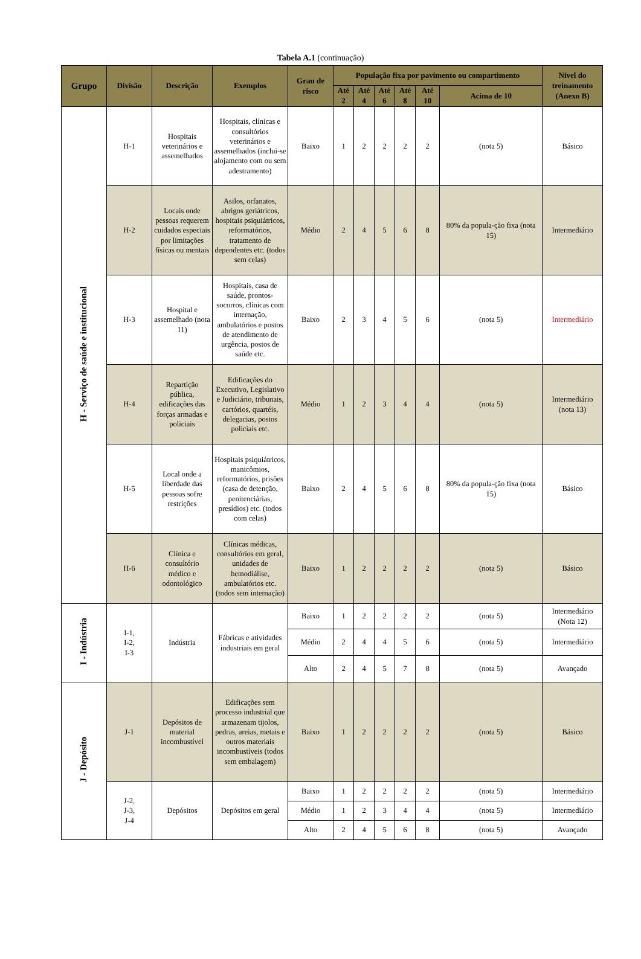Tabela A.1 (continuação)
| Grupo | Divisão | Descrição | Exemplos | Grau de risco | População fixa por pavimento ou compartimento | | | | | | Nível do treinamento (Anexo B) |
| --- | --- | --- | --- | --- | --- | --- | --- | --- | --- | --- | --- |
| | | | | | Até 2 | Até 4 | Até 6 | Até 8 | Até 10 | Acima de 10 | |
| H - Serviço de saúde e institucional | H-1 | Hospitais veterinários e assemelhados | Hospitais, clínicas e consultórios veterinários e assemelhados (inclui-se alojamento com ou sem adestramento) | Baixo | 1 | 2 | 2 | 2 | 2 | (nota 5) | Básico |
| | H-2 | Locais onde pessoas requerem cuidados especiais por limitações físicas ou mentais | Asilos, orfanatos, abrigos geriátricos, hospitais psiquiátricos, reformatórios, tratamento de dependentes etc. (todos sem celas) | Médio | 2 | 4 | 5 | 6 | 8 | 80% da popula-ção fixa (nota 15) | Intermediário |
| | H-3 | Hospital e assemelhado (nota 11) | Hospitais, casa de saúde, prontos-socorros, clínicas com internação, ambulatórios e postos de atendimento de urgência, postos de saúde etc. | Baixo | 2 | 3 | 4 | 5 | 6 | (nota 5) | Intermediário |
| | H-4 | Repartição pública, edificações das forças armadas e policiais | Edificações do Executivo, Legislativo e Judiciário, tribunais, cartórios, quartéis, delegacias, postos policiais etc. | Médio | 1 | 2 | 3 | 4 | 4 | (nota 5) | Intermediário (nota 13) |
| | H-5 | Local onde a liberdade das pessoas sofre restrições | Hospitais psiquiátricos, manicômios, reformatórios, prisões (casa de detenção, penitenciárias, presídios) etc. (todos com celas) | Baixo | 2 | 4 | 5 | 6 | 8 | 80% da popula-ção fixa (nota 15) | Básico |
| | H-6 | Clínica e consultório médico e odontológico | Clínicas médicas, consultórios em geral, unidades de hemodiálise, ambulatórios etc. (todos sem internação) | Baixo | 1 | 2 | 2 | 2 | 2 | (nota 5) | Básico |
| I - Indústria | I-1, I-2, I-3 | Indústria | Fábricas e atividades industriais em geral | Baixo | 1 | 2 | 2 | 2 | 2 | (nota 5) | Intermediário (Nota 12) |
| | | | | Médio | 2 | 4 | 4 | 5 | 6 | (nota 5) | Intermediário |
| | | | | Alto | 2 | 4 | 5 | 7 | 8 | (nota 5) | Avançado |
| J - Depósito | J-1 | Depósitos de material incombustível | Edificações sem processo industrial que armazenam tijolos, pedras, areias, metais e outros materiais incombustíveis (todos sem embalagem) | Baixo | 1 | 2 | 2 | 2 | 2 | (nota 5) | Básico |
| | J-2, J-3, J-4 | Depósitos | Depósitos em geral | Baixo | 1 | 2 | 2 | 2 | 2 | (nota 5) | Intermediário |
| | | | | Médio | 1 | 2 | 3 | 4 | 4 | (nota 5) | Intermediário |
| | | | | Alto | 2 | 4 | 5 | 6 | 8 | (nota 5) | Avançado |